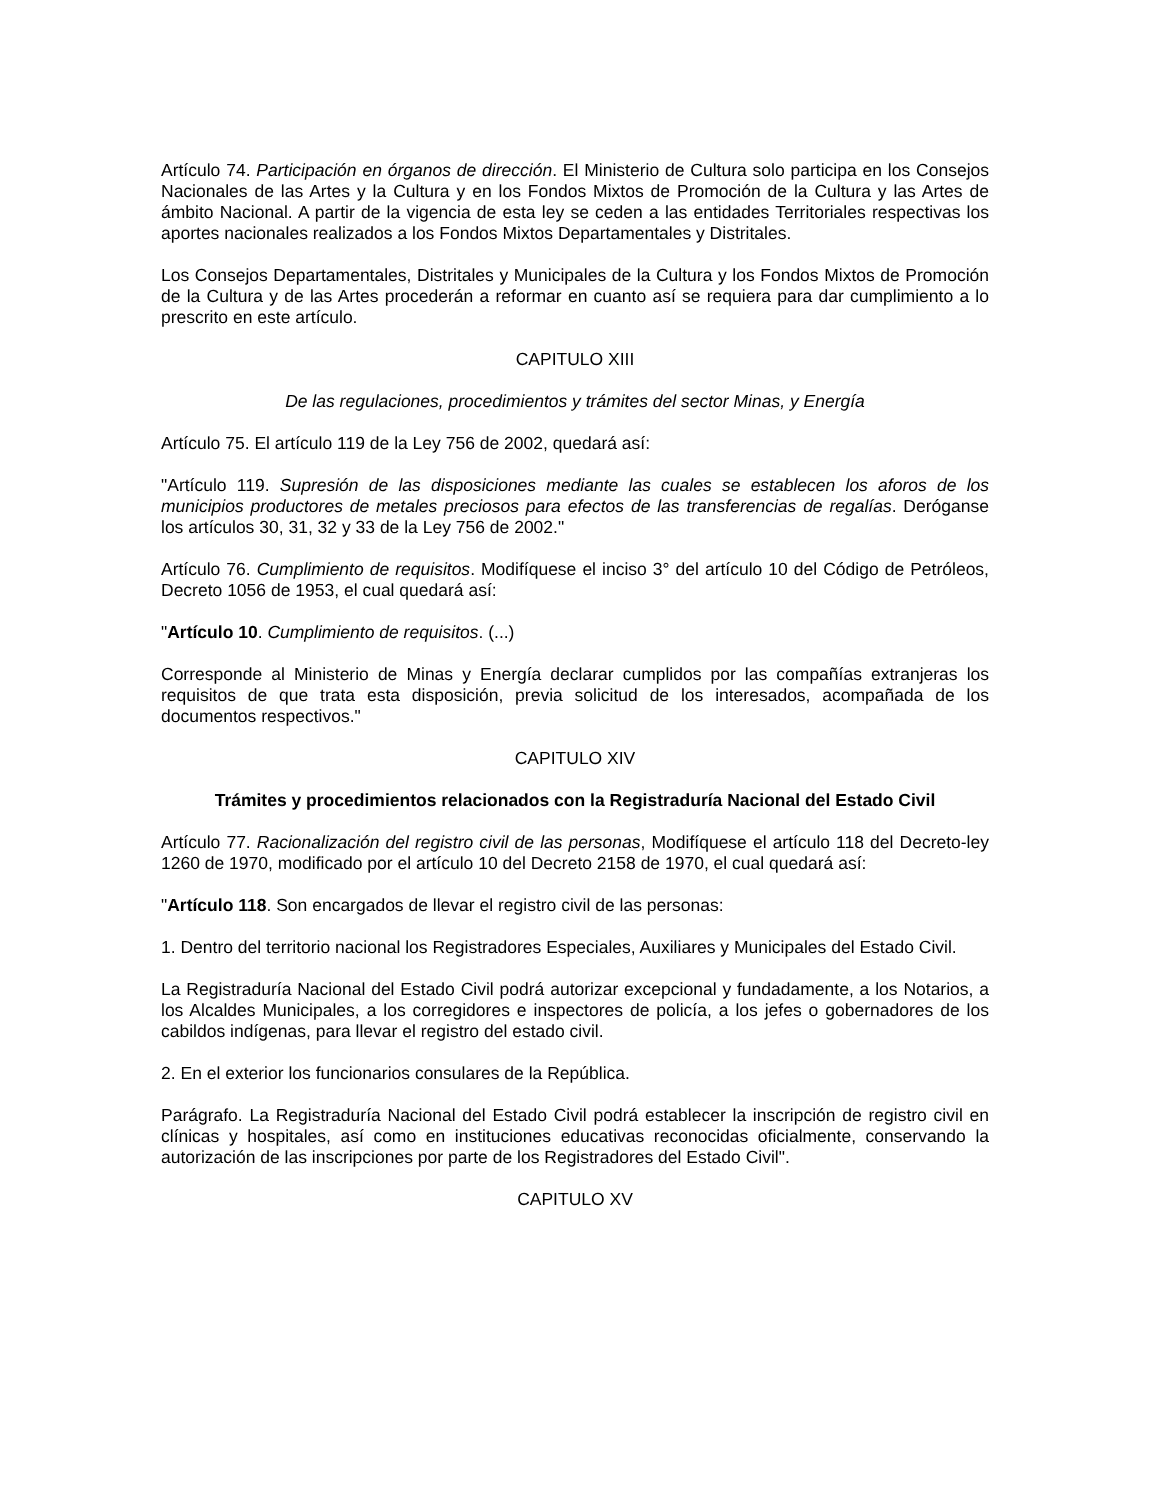Artículo 74. Participación en órganos de dirección. El Ministerio de Cultura solo participa en los Consejos Nacionales de las Artes y la Cultura y en los Fondos Mixtos de Promoción de la Cultura y las Artes de ámbito Nacional. A partir de la vigencia de esta ley se ceden a las entidades Territoriales respectivas los aportes nacionales realizados a los Fondos Mixtos Departamentales y Distritales.
Los Consejos Departamentales, Distritales y Municipales de la Cultura y los Fondos Mixtos de Promoción de la Cultura y de las Artes procederán a reformar en cuanto así se requiera para dar cumplimiento a lo prescrito en este artículo.
CAPITULO XIII
De las regulaciones, procedimientos y trámites del sector Minas, y Energía
Artículo 75. El artículo 119 de la Ley 756 de 2002, quedará así:
"Artículo 119. Supresión de las disposiciones mediante las cuales se establecen los aforos de los municipios productores de metales preciosos para efectos de las transferencias de regalías. Deróganse los artículos 30, 31, 32 y 33 de la Ley 756 de 2002."
Artículo 76. Cumplimiento de requisitos. Modifíquese el inciso 3° del artículo 10 del Código de Petróleos, Decreto 1056 de 1953, el cual quedará así:
"Artículo 10. Cumplimiento de requisitos. (...)
Corresponde al Ministerio de Minas y Energía declarar cumplidos por las compañías extranjeras los requisitos de que trata esta disposición, previa solicitud de los interesados, acompañada de los documentos respectivos."
CAPITULO XIV
Trámites y procedimientos relacionados con la Registraduría Nacional del Estado Civil
Artículo 77. Racionalización del registro civil de las personas, Modifíquese el artículo 118 del Decreto-ley 1260 de 1970, modificado por el artículo 10 del Decreto 2158 de 1970, el cual quedará así:
"Artículo 118. Son encargados de llevar el registro civil de las personas:
1. Dentro del territorio nacional los Registradores Especiales, Auxiliares y Municipales del Estado Civil.
La Registraduría Nacional del Estado Civil podrá autorizar excepcional y fundadamente, a los Notarios, a los Alcaldes Municipales, a los corregidores e inspectores de policía, a los jefes o gobernadores de los cabildos indígenas, para llevar el registro del estado civil.
2. En el exterior los funcionarios consulares de la República.
Parágrafo. La Registraduría Nacional del Estado Civil podrá establecer la inscripción de registro civil en clínicas y hospitales, así como en instituciones educativas reconocidas oficialmente, conservando la autorización de las inscripciones por parte de los Registradores del Estado Civil".
CAPITULO XV